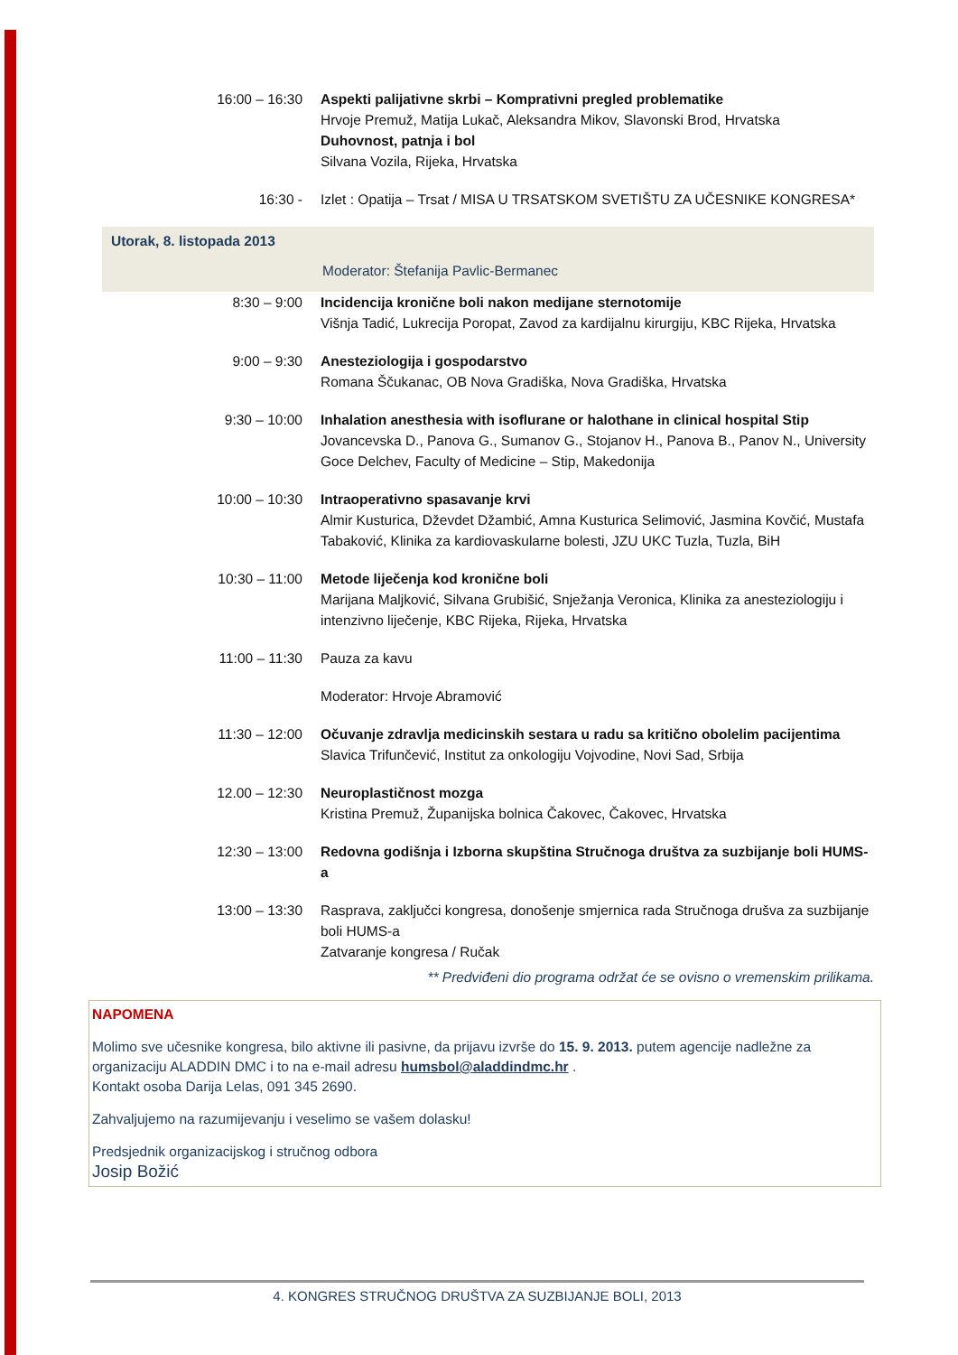| 16:00 – 16:30 | Aspekti palijativne skrbi – Komprativni pregled problematike Hrvoje Premuž, Matija Lukač, Aleksandra Mikov, Slavonski Brod, Hrvatska Duhovnost, patnja i bol Silvana Vozila, Rijeka, Hrvatska |
| 16:30 - | Izlet : Opatija – Trsat / MISA U TRSATSKOM SVETIŠTU ZA UČESNIKE KONGRESA* |
| Utorak, 8. listopada 2013 | |
| | Moderator: Štefanija Pavlic-Bermanec |
| 8:30 – 9:00 | Incidencija kronične boli nakon medijane sternotomije Višnja Tadić, Lukrecija Poropat, Zavod za kardijalnu kirurgiju, KBC Rijeka, Hrvatska |
| 9:00 – 9:30 | Anesteziologija i gospodarstvo Romana Ščukanac, OB Nova Gradiška, Nova Gradiška, Hrvatska |
| 9:30 – 10:00 | Inhalation anesthesia with isoflurane or halothane in clinical hospital Stip Jovancevska D., Panova G., Sumanov G., Stojanov H., Panova B., Panov N., University Goce Delchev, Faculty of Medicine – Stip, Makedonija |
| 10:00 – 10:30 | Intraoperativno spasavanje krvi Almir Kusturica, Dževdet Džambić, Amna Kusturica Selimović, Jasmina Kovčić, Mustafa Tabaković, Klinika za kardiovaskularne bolesti, JZU UKC Tuzla, Tuzla, BiH |
| 10:30 – 11:00 | Metode liječenja kod kronične boli Marijana Maljković, Silvana Grubišić, Snježanja Veronica, Klinika za anesteziologiju i intenzivno liječenje, KBC Rijeka, Rijeka, Hrvatska |
| 11:00 – 11:30 | Pauza za kavu |
| | Moderator: Hrvoje Abramović |
| 11:30 – 12:00 | Očuvanje zdravlja medicinskih sestara u radu sa kritično obolelim pacijentima Slavica Trifunčević, Institut za onkologiju Vojvodine, Novi Sad, Srbija |
| 12.00 – 12:30 | Neuroplastičnost mozga Kristina Premuž, Županijska bolnica Čakovec, Čakovec, Hrvatska |
| 12:30 – 13:00 | Redovna godišnja i Izborna skupština Stručnoga društva za suzbijanje boli HUMS-a |
| 13:00 – 13:30 | Rasprava, zaključci kongresa, donošenje smjernica rada Stručnoga drušva za suzbijanje boli HUMS-a Zatvaranje kongresa / Ručak |
** Predviđeni dio programa održat će se ovisno o vremenskim prilikama.
NAPOMENA
Molimo sve učesnike kongresa, bilo aktivne ili pasivne, da prijavu izvrše do 15. 9. 2013. putem agencije nadležne za organizaciju ALADDIN DMC i to na e-mail adresu humsbol@aladdindmc.hr .
Kontakt osoba Darija Lelas, 091 345 2690.
Zahvaljujemo na razumijevanju i veselimo se vašem dolasku!
Predsjednik organizacijskog i stručnog odbora
Josip Božić
4. KONGRES STRUČNOG DRUŠTVA ZA SUZBIJANJE BOLI, 2013